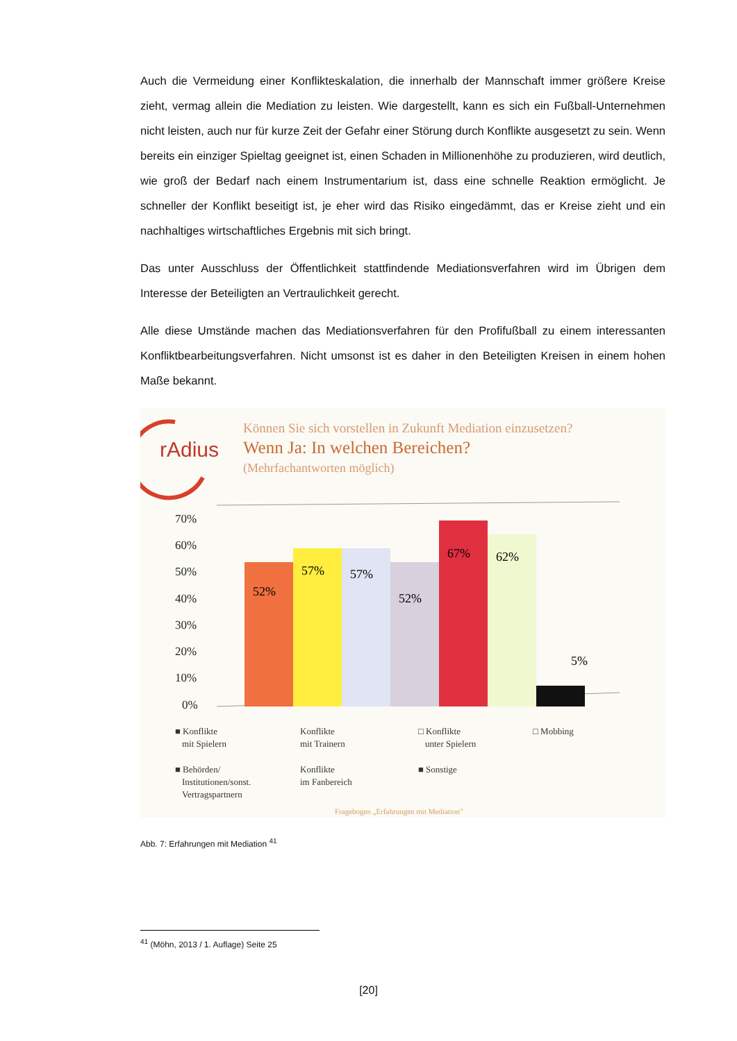Auch die Vermeidung einer Konflikteskalation, die innerhalb der Mannschaft immer größere Kreise zieht, vermag allein die Mediation zu leisten. Wie dargestellt, kann es sich ein Fußball-Unternehmen nicht leisten, auch nur für kurze Zeit der Gefahr einer Störung durch Konflikte ausgesetzt zu sein. Wenn bereits ein einziger Spieltag geeignet ist, einen Schaden in Millionenhöhe zu produzieren, wird deutlich, wie groß der Bedarf nach einem Instrumentarium ist, dass eine schnelle Reaktion ermöglicht. Je schneller der Konflikt beseitigt ist, je eher wird das Risiko eingedämmt, das er Kreise zieht und ein nachhaltiges wirtschaftliches Ergebnis mit sich bringt.
Das unter Ausschluss der Öffentlichkeit stattfindende Mediationsverfahren wird im Übrigen dem Interesse der Beteiligten an Vertraulichkeit gerecht.
Alle diese Umstände machen das Mediationsverfahren für den Profifußball zu einem interessanten Konfliktbearbeitungsverfahren. Nicht umsonst ist es daher in den Beteiligten Kreisen in einem hohen Maße bekannt.
rAdius
Können Sie sich vorstellen in Zukunft Mediation einzusetzen?
Wenn Ja: In welchen Bereichen?
(Mehrfachantworten möglich)
70%
60%
50%
40%
30%
20%
10%
0%
52%
57%
57%
52%
67%
62%
5%
■ Konflikte
mit Spielern
Konflikte
mit Trainern
□ Konflikte
unter Spielern
□ Mobbing
■ Behörden/
Institutionen/sonst.
Vertragspartnern
Konflikte
im Fanbereich
■ Sonstige
Fragebogen „Erfahrungen mit Mediation"
Abb. 7: Erfahrungen mit Mediation <sup>41</sup>
<sup>41</sup> (Möhn, 2013 / 1. Auflage) Seite 25
[20]